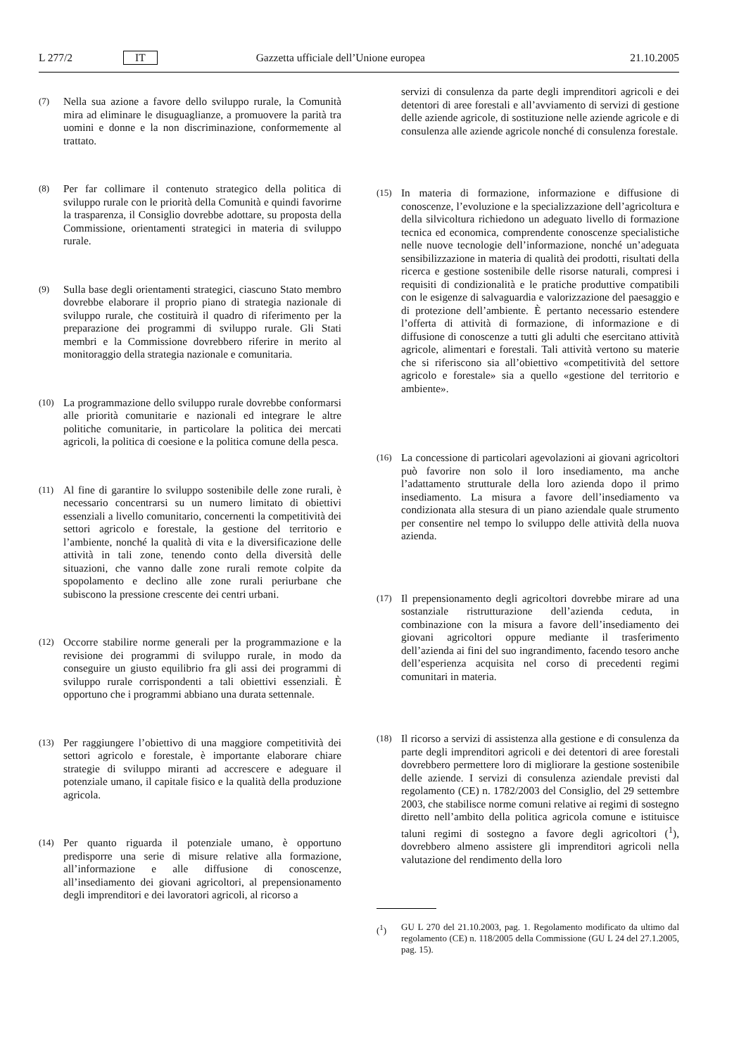L 277/2 IT Gazzetta ufficiale dell’Unione europea 21.10.2005
(7)
Nella sua azione a favore dello sviluppo rurale, la Comunità mira ad eliminare le disuguaglianze, a promuovere la parità tra uomini e donne e la non discriminazione, conformemente al trattato.
(8)
Per far collimare il contenuto strategico della politica di sviluppo rurale con le priorità della Comunità e quindi favorirne la trasparenza, il Consiglio dovrebbe adottare, su proposta della Commissione, orientamenti strategici in materia di sviluppo rurale.
(9)
Sulla base degli orientamenti strategici, ciascuno Stato membro dovrebbe elaborare il proprio piano di strategia nazionale di sviluppo rurale, che costituirà il quadro di riferimento per la preparazione dei programmi di sviluppo rurale. Gli Stati membri e la Commissione dovrebbero riferire in merito al monitoraggio della strategia nazionale e comunitaria.
(10)
La programmazione dello sviluppo rurale dovrebbe conformarsi alle priorità comunitarie e nazionali ed integrare le altre politiche comunitarie, in particolare la politica dei mercati agricoli, la politica di coesione e la politica comune della pesca.
(11)
Al fine di garantire lo sviluppo sostenibile delle zone rurali, è necessario concentrarsi su un numero limitato di obiettivi essenziali a livello comunitario, concernenti la competitività dei settori agricolo e forestale, la gestione del territorio e l’ambiente, nonché la qualità di vita e la diversificazione delle attività in tali zone, tenendo conto della diversità delle situazioni, che vanno dalle zone rurali remote colpite da spopolamento e declino alle zone rurali periurbane che subiscono la pressione crescente dei centri urbani.
(12)
Occorre stabilire norme generali per la programmazione e la revisione dei programmi di sviluppo rurale, in modo da conseguire un giusto equilibrio fra gli assi dei programmi di sviluppo rurale corrispondenti a tali obiettivi essenziali. È opportuno che i programmi abbiano una durata settennale.
(13)
Per raggiungere l’obiettivo di una maggiore competitività dei settori agricolo e forestale, è importante elaborare chiare strategie di sviluppo miranti ad accrescere e adeguare il potenziale umano, il capitale fisico e la qualità della produzione agricola.
(14)
Per quanto riguarda il potenziale umano, è opportuno predisporre una serie di misure relative alla formazione, all’informazione e alle diffusione di conoscenze, all’insediamento dei giovani agricoltori, al prepensionamento degli imprenditori e dei lavoratori agricoli, al ricorso a
servizi di consulenza da parte degli imprenditori agricoli e dei detentori di aree forestali e all’avviamento di servizi di gestione delle aziende agricole, di sostituzione nelle aziende agricole e di consulenza alle aziende agricole nonché di consulenza forestale.
(15)
In materia di formazione, informazione e diffusione di conoscenze, l’evoluzione e la specializzazione dell’agricoltura e della silvicoltura richiedono un adeguato livello di formazione tecnica ed economica, comprendente conoscenze specialistiche nelle nuove tecnologie dell’informazione, nonché un’adeguata sensibilizzazione in materia di qualità dei prodotti, risultati della ricerca e gestione sostenibile delle risorse naturali, compresi i requisiti di condizionalità e le pratiche produttive compatibili con le esigenze di salvaguardia e valorizzazione del paesaggio e di protezione dell’ambiente. È pertanto necessario estendere l’offerta di attività di formazione, di informazione e di diffusione di conoscenze a tutti gli adulti che esercitano attività agricole, alimentari e forestali. Tali attività vertono su materie che si riferiscono sia all’obiettivo «competitività del settore agricolo e forestale» sia a quello «gestione del territorio e ambiente».
(16)
La concessione di particolari agevolazioni ai giovani agricoltori può favorire non solo il loro insediamento, ma anche l’adattamento strutturale della loro azienda dopo il primo insediamento. La misura a favore dell’insediamento va condizionata alla stesura di un piano aziendale quale strumento per consentire nel tempo lo sviluppo delle attività della nuova azienda.
(17)
Il prepensionamento degli agricoltori dovrebbe mirare ad una sostanziale ristrutturazione dell’azienda ceduta, in combinazione con la misura a favore dell’insediamento dei giovani agricoltori oppure mediante il trasferimento dell’azienda ai fini del suo ingrandimento, facendo tesoro anche dell’esperienza acquisita nel corso di precedenti regimi comunitari in materia.
(18)
Il ricorso a servizi di assistenza alla gestione e di consulenza da parte degli imprenditori agricoli e dei detentori di aree forestali dovrebbero permettere loro di migliorare la gestione sostenibile delle aziende. I servizi di consulenza aziendale previsti dal regolamento (CE) n. 1782/2003 del Consiglio, del 29 settembre 2003, che stabilisce norme comuni relative ai regimi di sostegno diretto nell’ambito della politica agricola comune e istituisce taluni regimi di sostegno a favore degli agricoltori (<sup>1</sup>), dovrebbero almeno assistere gli imprenditori agricoli nella valutazione del rendimento della loro
(<sup>1</sup>) GU L 270 del 21.10.2003, pag. 1. Regolamento modificato da ultimo dal regolamento (CE) n. 118/2005 della Commissione (GU L 24 del 27.1.2005, pag. 15).